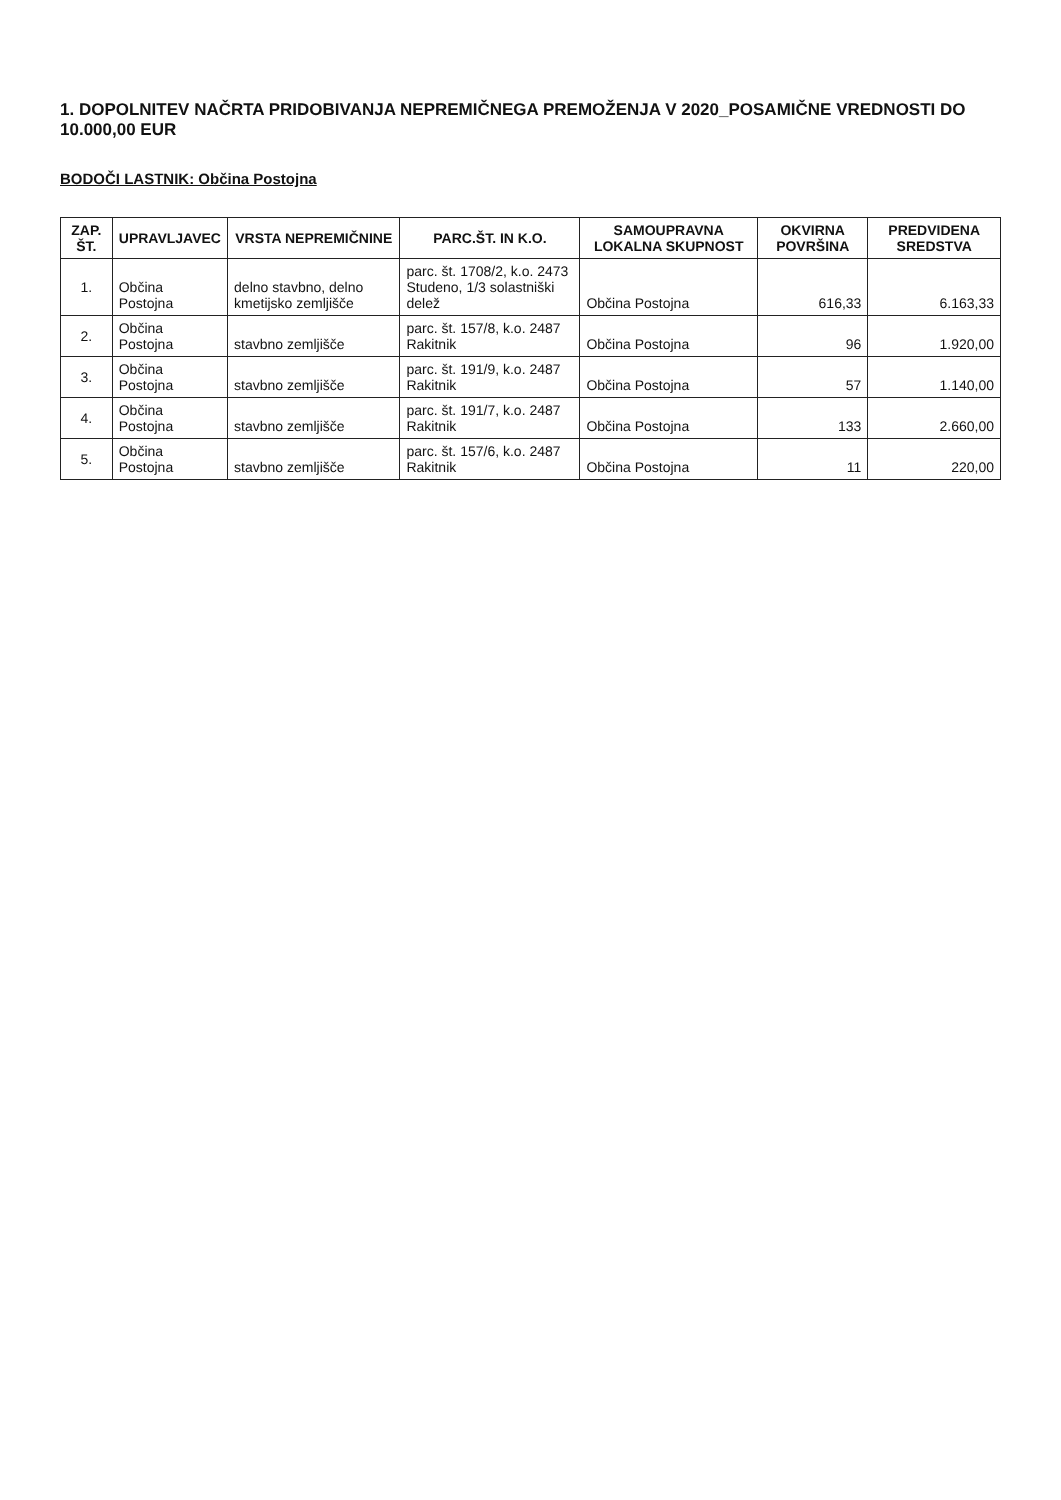1. DOPOLNITEV NAČRTA PRIDOBIVANJA NEPREMIČNEGA PREMOŽENJA V 2020_POSAMIČNE VREDNOSTI DO 10.000,00 EUR
BODOČI LASTNIK: Občina Postojna
| ZAP. ŠT. | UPRAVLJAVEC | VRSTA NEPREMIČNINE | PARC.ŠT. IN K.O. | SAMOUPRAVNA LOKALNA SKUPNOST | OKVIRNA POVRŠINA | PREDVIDENA SREDSTVA |
| --- | --- | --- | --- | --- | --- | --- |
| 1. | Občina Postojna | delno stavbno, delno kmetijsko zemljišče | parc. št. 1708/2, k.o. 2473 Studeno, 1/3 solastniški delež | Občina Postojna | 616,33 | 6.163,33 |
| 2. | Občina Postojna | stavbno zemljišče | parc. št. 157/8, k.o. 2487 Rakitnik | Občina Postojna | 96 | 1.920,00 |
| 3. | Občina Postojna | stavbno zemljišče | parc. št. 191/9, k.o. 2487 Rakitnik | Občina Postojna | 57 | 1.140,00 |
| 4. | Občina Postojna | stavbno zemljišče | parc. št. 191/7, k.o. 2487 Rakitnik | Občina Postojna | 133 | 2.660,00 |
| 5. | Občina Postojna | stavbno zemljišče | parc. št. 157/6, k.o. 2487 Rakitnik | Občina Postojna | 11 | 220,00 |